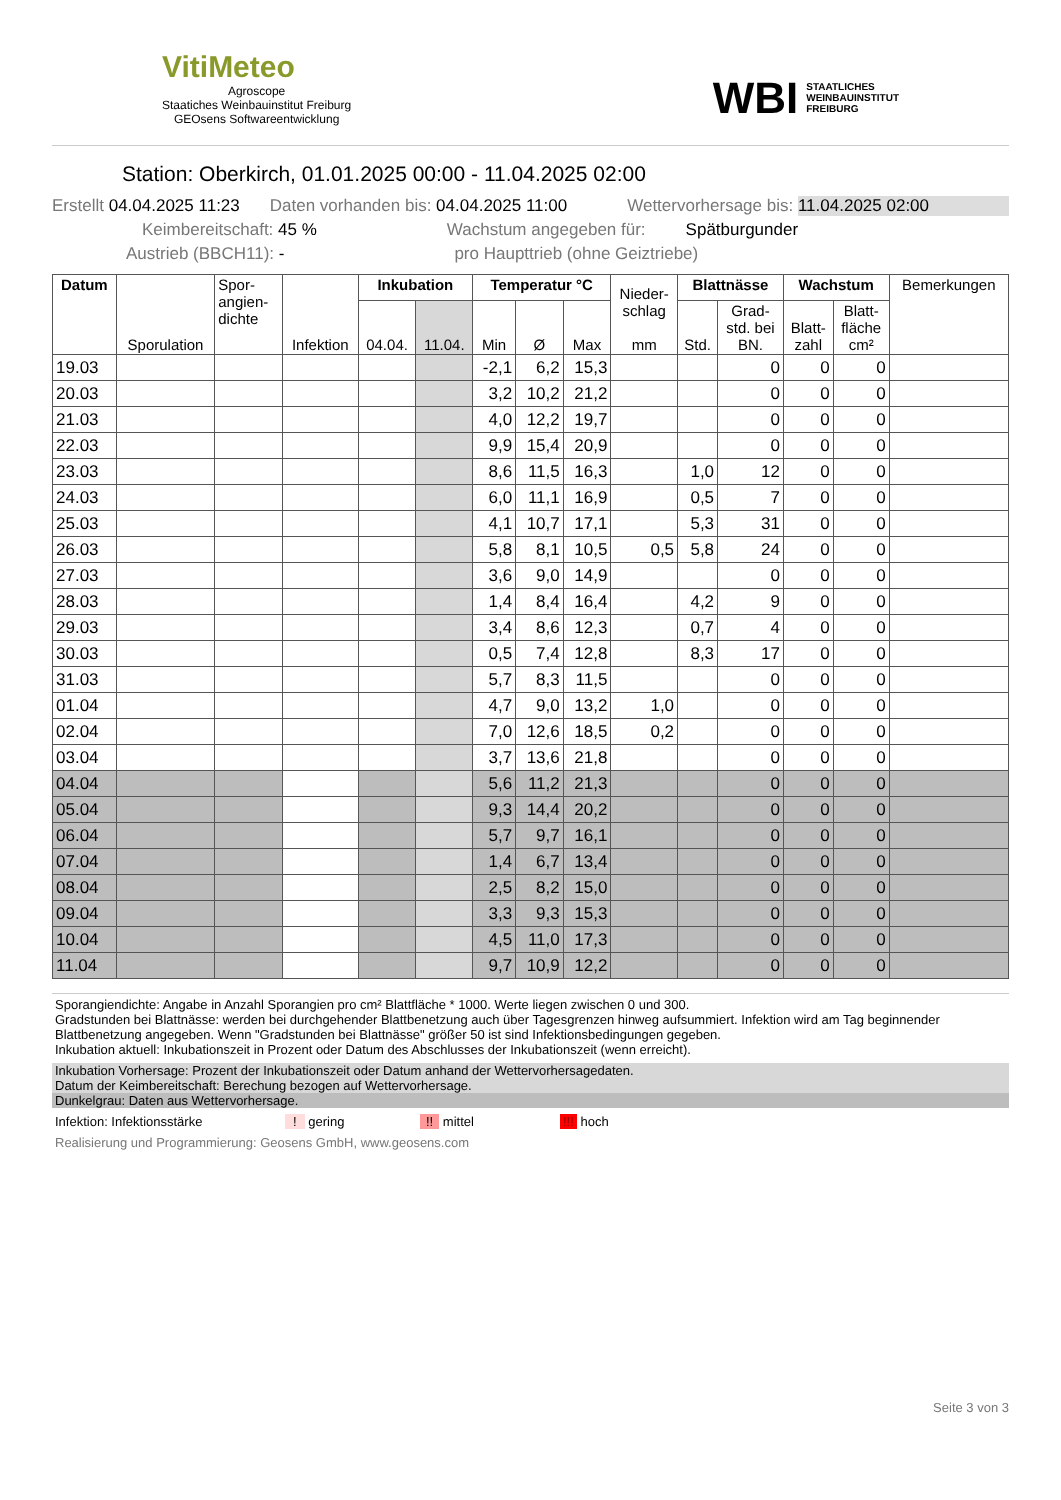VitiMeteo
Agroscope
Staatiches Weinbauinstitut Freiburg
GEOsens Softwareentwicklung
WBI STAATLICHES
WEINBAUINSTITUT
FREIBURG
Station: Oberkirch, 01.01.2025 00:00 - 11.04.2025 02:00
Erstellt 04.04.2025 11:23 Daten vorhanden bis: 04.04.2025 11:00 Wettervorhersage bis: 11.04.2025 02:00
Keimbereitschaft: 45 % Wachstum angegeben für: Spätburgunder
Austrieb (BBCH11): - pro Haupttrieb (ohne Geiztriebe)
| Datum | Sporulation | Spor- angien- dichte | Infektion | Inkubation | | Temperatur °C | | | Nieder- schlag mm | Blattnässe | | Wachstum | | Bemerkungen |
| --- | --- | --- | --- | --- | --- | --- | --- | --- | --- | --- | --- | --- | --- | --- |
| | | | | 04.04. | 11.04. | Min | Ø | Max | | Std. | Grad- std. bei BN. | Blatt- zahl | Blatt- fläche cm² | |
| 19.03 | | | | | | -2,1 | 6,2 | 15,3 | | | 0 | 0 | 0 | |
| 20.03 | | | | | | 3,2 | 10,2 | 21,2 | | | 0 | 0 | 0 | |
| 21.03 | | | | | | 4,0 | 12,2 | 19,7 | | | 0 | 0 | 0 | |
| 22.03 | | | | | | 9,9 | 15,4 | 20,9 | | | 0 | 0 | 0 | |
| 23.03 | | | | | | 8,6 | 11,5 | 16,3 | | 1,0 | 12 | 0 | 0 | |
| 24.03 | | | | | | 6,0 | 11,1 | 16,9 | | 0,5 | 7 | 0 | 0 | |
| 25.03 | | | | | | 4,1 | 10,7 | 17,1 | | 5,3 | 31 | 0 | 0 | |
| 26.03 | | | | | | 5,8 | 8,1 | 10,5 | 0,5 | 5,8 | 24 | 0 | 0 | |
| 27.03 | | | | | | 3,6 | 9,0 | 14,9 | | | 0 | 0 | 0 | |
| 28.03 | | | | | | 1,4 | 8,4 | 16,4 | | 4,2 | 9 | 0 | 0 | |
| 29.03 | | | | | | 3,4 | 8,6 | 12,3 | | 0,7 | 4 | 0 | 0 | |
| 30.03 | | | | | | 0,5 | 7,4 | 12,8 | | 8,3 | 17 | 0 | 0 | |
| 31.03 | | | | | | 5,7 | 8,3 | 11,5 | | | 0 | 0 | 0 | |
| 01.04 | | | | | | 4,7 | 9,0 | 13,2 | 1,0 | | 0 | 0 | 0 | |
| 02.04 | | | | | | 7,0 | 12,6 | 18,5 | 0,2 | | 0 | 0 | 0 | |
| 03.04 | | | | | | 3,7 | 13,6 | 21,8 | | | 0 | 0 | 0 | |
| 04.04 | | | | | | 5,6 | 11,2 | 21,3 | | | 0 | 0 | 0 | |
| 05.04 | | | | | | 9,3 | 14,4 | 20,2 | | | 0 | 0 | 0 | |
| 06.04 | | | | | | 5,7 | 9,7 | 16,1 | | | 0 | 0 | 0 | |
| 07.04 | | | | | | 1,4 | 6,7 | 13,4 | | | 0 | 0 | 0 | |
| 08.04 | | | | | | 2,5 | 8,2 | 15,0 | | | 0 | 0 | 0 | |
| 09.04 | | | | | | 3,3 | 9,3 | 15,3 | | | 0 | 0 | 0 | |
| 10.04 | | | | | | 4,5 | 11,0 | 17,3 | | | 0 | 0 | 0 | |
| 11.04 | | | | | | 9,7 | 10,9 | 12,2 | | | 0 | 0 | 0 | |
Sporangiendichte: Angabe in Anzahl Sporangien pro cm² Blattfläche * 1000. Werte liegen zwischen 0 und 300.
Gradstunden bei Blattnässe: werden bei durchgehender Blattbenetzung auch über Tagesgrenzen hinweg aufsummiert. Infektion wird am Tag beginnender Blattbenetzung angegeben. Wenn "Gradstunden bei Blattnässe" größer 50 ist sind Infektionsbedingungen gegeben.
Inkubation aktuell: Inkubationszeit in Prozent oder Datum des Abschlusses der Inkubationszeit (wenn erreicht).
Inkubation Vorhersage: Prozent der Inkubationszeit oder Datum anhand der Wettervorhersagedaten.
Datum der Keimbereitschaft: Berechung bezogen auf Wettervorhersage.
Dunkelgrau: Daten aus Wettervorhersage.
Infektion: Infektionsstärke! gering!! mittel!!! hoch
Realisierung und Programmierung: Geosens GmbH, www.geosens.com
Seite 3 von 3